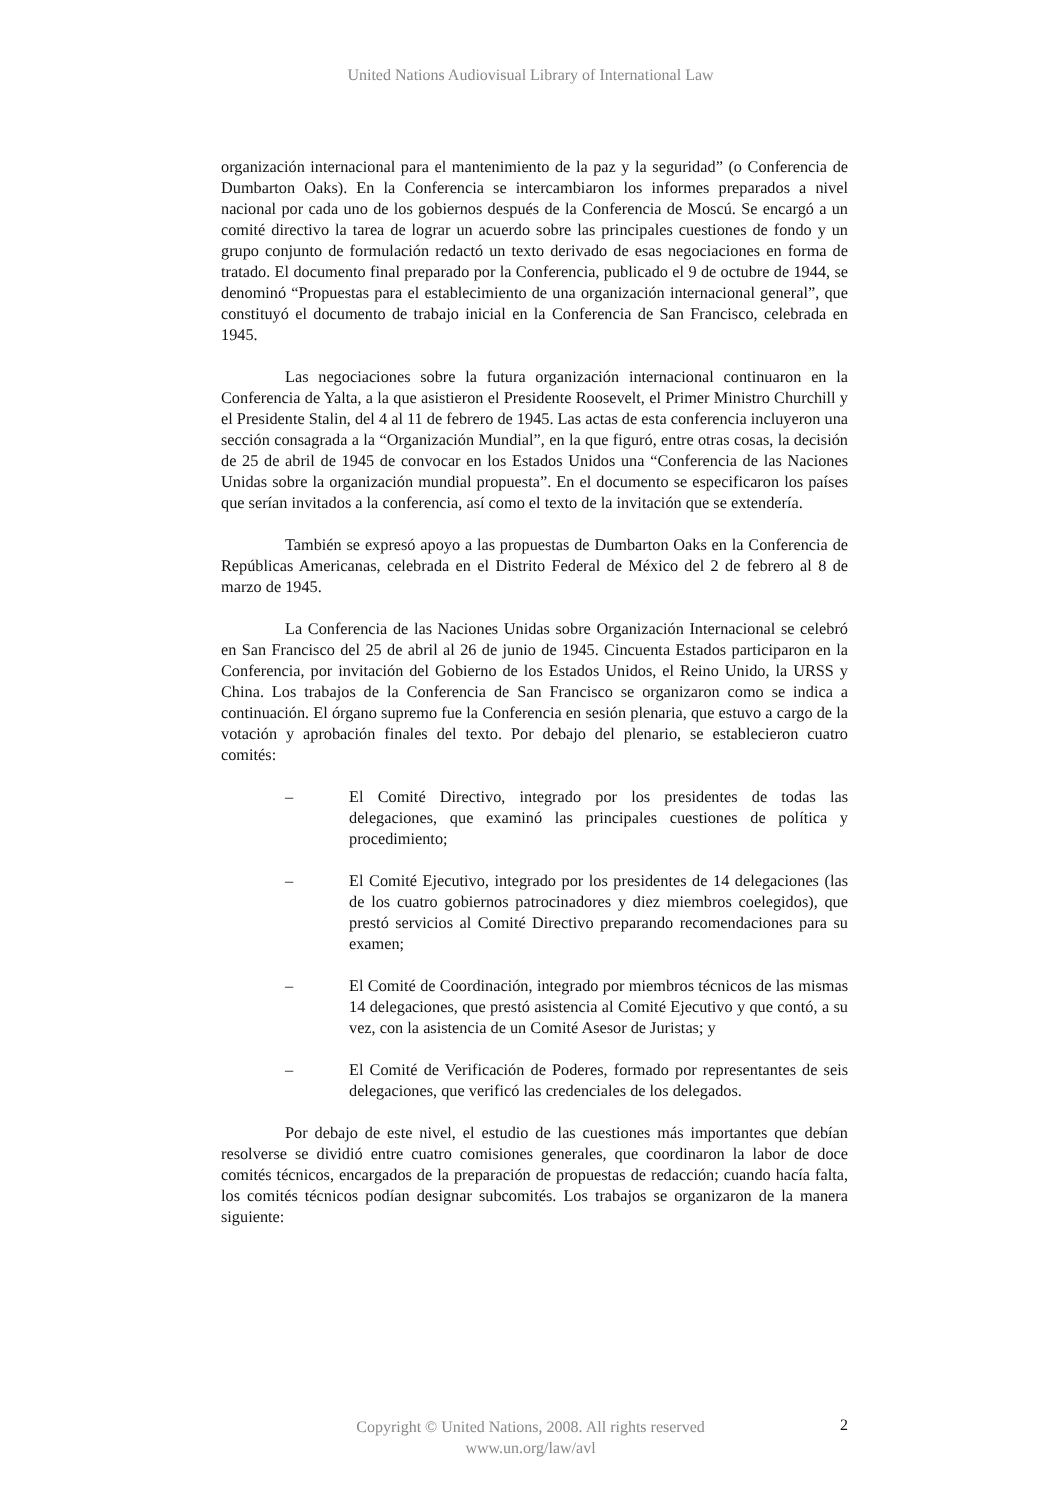United Nations Audiovisual Library of International Law
organización internacional para el mantenimiento de la paz y la seguridad” (o Conferencia de Dumbarton Oaks). En la Conferencia se intercambiaron los informes preparados a nivel nacional por cada uno de los gobiernos después de la Conferencia de Moscú. Se encargó a un comité directivo la tarea de lograr un acuerdo sobre las principales cuestiones de fondo y un grupo conjunto de formulación redactó un texto derivado de esas negociaciones en forma de tratado. El documento final preparado por la Conferencia, publicado el 9 de octubre de 1944, se denominó “Propuestas para el establecimiento de una organización internacional general”, que constituyó el documento de trabajo inicial en la Conferencia de San Francisco, celebrada en 1945.
Las negociaciones sobre la futura organización internacional continuaron en la Conferencia de Yalta, a la que asistieron el Presidente Roosevelt, el Primer Ministro Churchill y el Presidente Stalin, del 4 al 11 de febrero de 1945. Las actas de esta conferencia incluyeron una sección consagrada a la “Organización Mundial”, en la que figuró, entre otras cosas, la decisión de 25 de abril de 1945 de convocar en los Estados Unidos una “Conferencia de las Naciones Unidas sobre la organización mundial propuesta”. En el documento se especificaron los países que serían invitados a la conferencia, así como el texto de la invitación que se extendería.
También se expresó apoyo a las propuestas de Dumbarton Oaks en la Conferencia de Repúblicas Americanas, celebrada en el Distrito Federal de México del 2 de febrero al 8 de marzo de 1945.
La Conferencia de las Naciones Unidas sobre Organización Internacional se celebró en San Francisco del 25 de abril al 26 de junio de 1945. Cincuenta Estados participaron en la Conferencia, por invitación del Gobierno de los Estados Unidos, el Reino Unido, la URSS y China. Los trabajos de la Conferencia de San Francisco se organizaron como se indica a continuación. El órgano supremo fue la Conferencia en sesión plenaria, que estuvo a cargo de la votación y aprobación finales del texto. Por debajo del plenario, se establecieron cuatro comités:
– El Comité Directivo, integrado por los presidentes de todas las delegaciones, que examinó las principales cuestiones de política y procedimiento;
– El Comité Ejecutivo, integrado por los presidentes de 14 delegaciones (las de los cuatro gobiernos patrocinadores y diez miembros coelegidos), que prestó servicios al Comité Directivo preparando recomendaciones para su examen;
– El Comité de Coordinación, integrado por miembros técnicos de las mismas 14 delegaciones, que prestó asistencia al Comité Ejecutivo y que contó, a su vez, con la asistencia de un Comité Asesor de Juristas; y
– El Comité de Verificación de Poderes, formado por representantes de seis delegaciones, que verificó las credenciales de los delegados.
Por debajo de este nivel, el estudio de las cuestiones más importantes que debían resolverse se dividió entre cuatro comisiones generales, que coordinaron la labor de doce comités técnicos, encargados de la preparación de propuestas de redacción; cuando hacía falta, los comités técnicos podían designar subcomités. Los trabajos se organizaron de la manera siguiente:
Copyright © United Nations, 2008. All rights reserved
www.un.org/law/avl
2